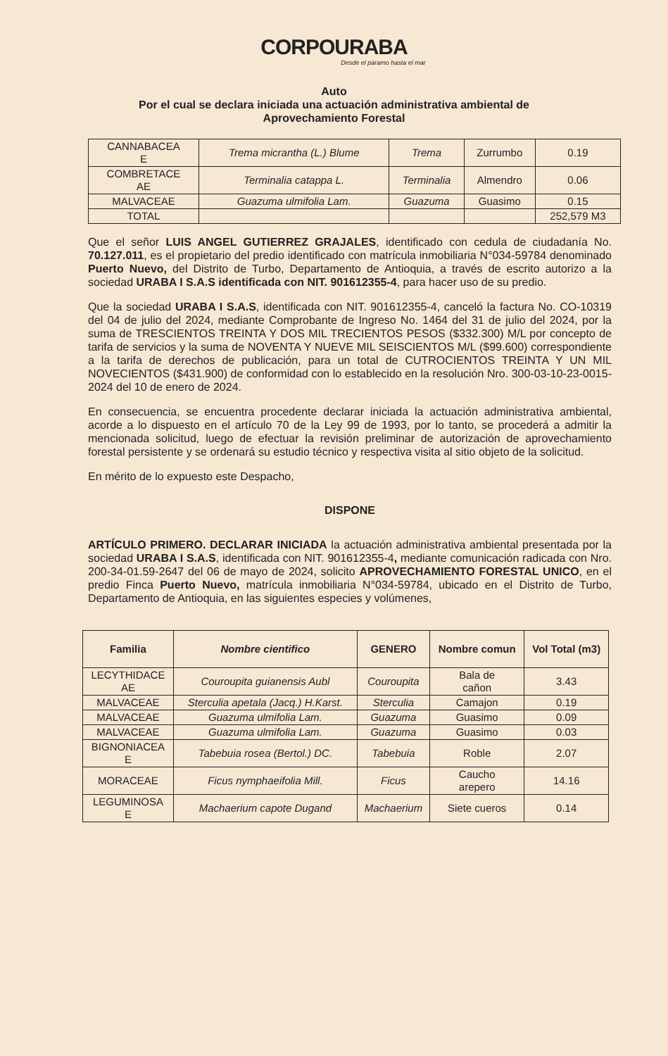CORPOURABA
Desde el páramo hasta el mar
Auto
Por el cual se declara iniciada una actuación administrativa ambiental de
Aprovechamiento Forestal
| CANNABACEA E | Trema micrantha (L.) Blume | Trema | Zurrumbo | 0.19 |
| COMBRETACE AE | Terminalia catappa L. | Terminalia | Almendro | 0.06 |
| MALVACEAE | Guazuma ulmifolia Lam. | Guazuma | Guasimo | 0.15 |
| TOTAL | | | | 252,579 M3 |
Que el señor LUIS ANGEL GUTIERREZ GRAJALES, identificado con cedula de ciudadanía No. 70.127.011, es el propietario del predio identificado con matrícula inmobiliaria N°034-59784 denominado Puerto Nuevo, del Distrito de Turbo, Departamento de Antioquia, a través de escrito autorizo a la sociedad URABA I S.A.S identificada con NIT. 901612355-4, para hacer uso de su predio.
Que la sociedad URABA I S.A.S, identificada con NIT. 901612355-4, canceló la factura No. CO-10319 del 04 de julio del 2024, mediante Comprobante de Ingreso No. 1464 del 31 de julio del 2024, por la suma de TRESCIENTOS TREINTA Y DOS MIL TRECIENTOS PESOS ($332.300) M/L por concepto de tarifa de servicios y la suma de NOVENTA Y NUEVE MIL SEISCIENTOS M/L ($99.600) correspondiente a la tarifa de derechos de publicación, para un total de CUTROCIENTOS TREINTA Y UN MIL NOVECIENTOS ($431.900) de conformidad con lo establecido en la resolución Nro. 300-03-10-23-0015-2024 del 10 de enero de 2024.
En consecuencia, se encuentra procedente declarar iniciada la actuación administrativa ambiental, acorde a lo dispuesto en el artículo 70 de la Ley 99 de 1993, por lo tanto, se procederá a admitir la mencionada solicitud, luego de efectuar la revisión preliminar de autorización de aprovechamiento forestal persistente y se ordenará su estudio técnico y respectiva visita al sitio objeto de la solicitud.
En mérito de lo expuesto este Despacho,
DISPONE
ARTÍCULO PRIMERO. DECLARAR INICIADA la actuación administrativa ambiental presentada por la sociedad URABA I S.A.S, identificada con NIT. 901612355-4, mediante comunicación radicada con Nro. 200-34-01.59-2647 del 06 de mayo de 2024, solicito APROVECHAMIENTO FORESTAL UNICO, en el predio Finca Puerto Nuevo, matrícula inmobiliaria N°034-59784, ubicado en el Distrito de Turbo, Departamento de Antioquia, en las siguientes especies y volúmenes,
| Familia | Nombre cientifico | GENERO | Nombre comun | Vol Total (m3) |
| --- | --- | --- | --- | --- |
| LECYTHIDACE AE | Couroupita guianensis Aubl | Couroupita | Bala de cañon | 3.43 |
| MALVACEAE | Sterculia apetala (Jacq.) H.Karst. | Sterculia | Camajon | 0.19 |
| MALVACEAE | Guazuma ulmifolia Lam. | Guazuma | Guasimo | 0.09 |
| MALVACEAE | Guazuma ulmifolia Lam. | Guazuma | Guasimo | 0.03 |
| BIGNONIACEA E | Tabebuia rosea (Bertol.) DC. | Tabebuia | Roble | 2.07 |
| MORACEAE | Ficus nymphaeifolia Mill. | Ficus | Caucho arepero | 14.16 |
| LEGUMINOSA E | Machaerium capote Dugand | Machaerium | Siete cueros | 0.14 |